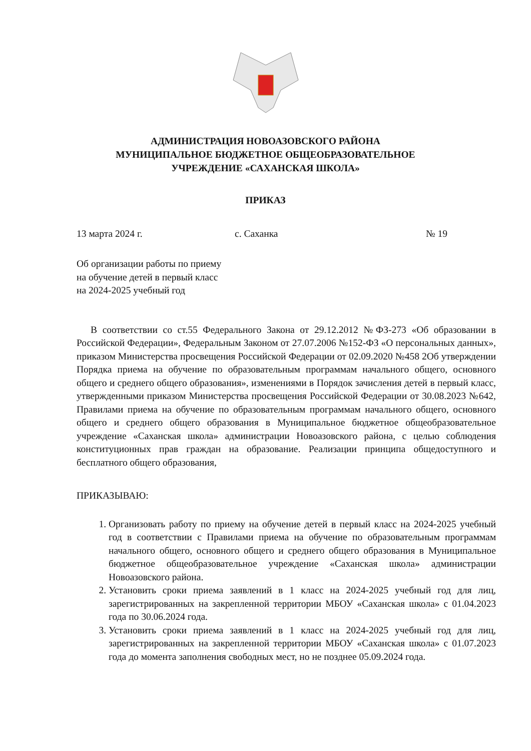АДМИНИСТРАЦИЯ НОВОАЗОВСКОГО РАЙОНА
МУНИЦИПАЛЬНОЕ БЮДЖЕТНОЕ ОБЩЕОБРАЗОВАТЕЛЬНОЕ
УЧРЕЖДЕНИЕ «САХАНСКАЯ ШКОЛА»
ПРИКАЗ
13 марта 2024 г. с. Саханка № 19
Об организации работы по приему
на обучение детей в первый класс
на 2024-2025 учебный год
В соответствии со ст.55 Федерального Закона от 29.12.2012 №ФЗ-273 «Об образовании в Российской Федерации», Федеральным Законом от 27.07.2006 №152-ФЗ «О персональных данных», приказом Министерства просвещения Российской Федерации от 02.09.2020 №458 2Об утверждении Порядка приема на обучение по образовательным программам начального общего, основного общего и среднего общего образования», изменениями в Порядок зачисления детей в первый класс, утвержденными приказом Министерства просвещения Российской Федерации от 30.08.2023 №642, Правилами приема на обучение по образовательным программам начального общего, основного общего и среднего общего образования в Муниципальное бюджетное общеобразовательное учреждение «Саханская школа» администрации Новоазовского района, с целью соблюдения конституционных прав граждан на образование. Реализации принципа общедоступного и бесплатного общего образования,
ПРИКАЗЫВАЮ:
1. Организовать работу по приему на обучение детей в первый класс на 2024-2025 учебный год в соответствии с Правилами приема на обучение по образовательным программам начального общего, основного общего и среднего общего образования в Муниципальное бюджетное общеобразовательное учреждение «Саханская школа» администрации Новоазовского района.
2. Установить сроки приема заявлений в 1 класс на 2024-2025 учебный год для лиц, зарегистрированных на закрепленной территории МБОУ «Саханская школа» с 01.04.2023 года по 30.06.2024 года.
3. Установить сроки приема заявлений в 1 класс на 2024-2025 учебный год для лиц, зарегистрированных на закрепленной территории МБОУ «Саханская школа» с 01.07.2023 года до момента заполнения свободных мест, но не позднее 05.09.2024 года.